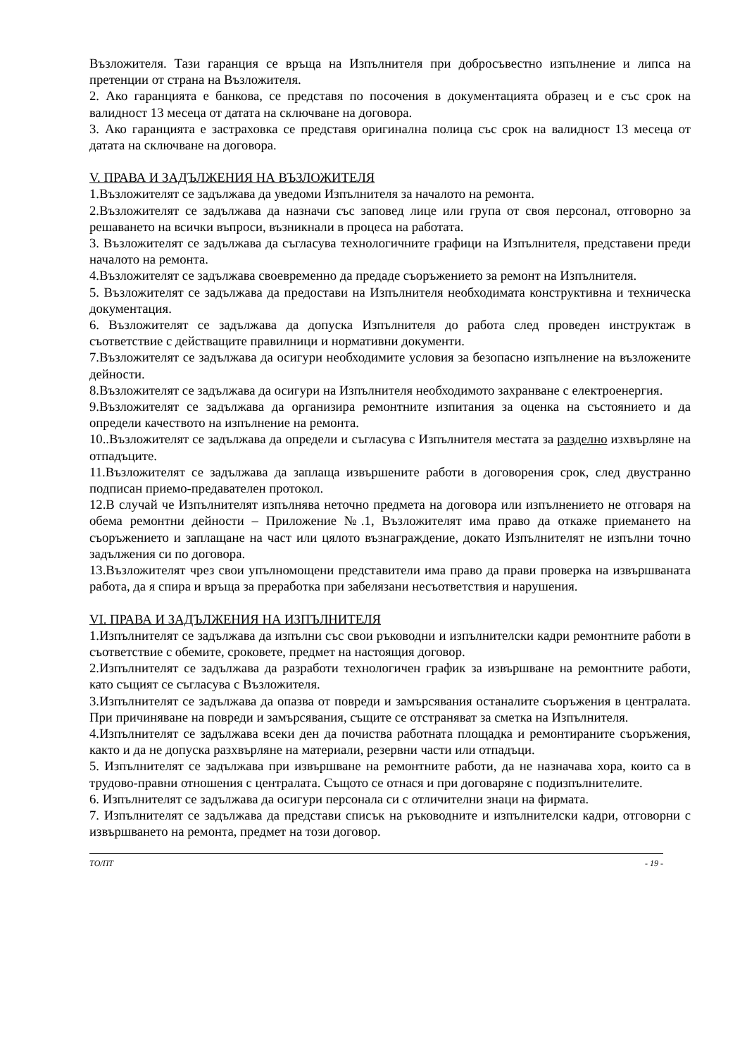Възложителя. Тази гаранция се връща на Изпълнителя при добросъвестно изпълнение и липса на претенции от страна на Възложителя.
2. Ако гаранцията е банкова, се представя по посочения в документацията образец и е със срок на валидност 13 месеца от датата на сключване на договора.
3. Ако гаранцията е застраховка се представя оригинална полица със срок на валидност 13 месеца от датата на сключване на договора.
V. ПРАВА И ЗАДЪЛЖЕНИЯ НА ВЪЗЛОЖИТЕЛЯ
1.Възложителят се задължава да уведоми Изпълнителя за началото на ремонта.
2.Възложителят се задължава да назначи със заповед лице или група от своя персонал, отговорно за решаването на всички въпроси, възникнали в процеса на работата.
3. Възложителят се задължава да съгласува технологичните графици на Изпълнителя, представени преди началото на ремонта.
4.Възложителят се задължава своевременно да предаде съоръжението за ремонт на Изпълнителя.
5. Възложителят се задължава да предостави на Изпълнителя необходимата конструктивна и техническа документация.
6. Възложителят се задължава да допуска Изпълнителя до работа след проведен инструктаж в съответствие с действащите правилници и нормативни документи.
7.Възложителят се задължава да осигури необходимите условия за безопасно изпълнение на възложените дейности.
8.Възложителят се задължава да осигури на Изпълнителя необходимото захранване с електроенергия.
9.Възложителят се задължава да организира ремонтните изпитания за оценка на състоянието и да определи качеството на изпълнение на ремонта.
10..Възложителят се задължава да определи и съгласува с Изпълнителя местата за разделно изхвърляне на отпадъците.
11.Възложителят се задължава да заплаща извършените работи в договорения срок, след двустранно подписан приемо-предавателен протокол.
12.В случай че Изпълнителят изпълнява неточно предмета на договора или изпълнението не отговаря на обема ремонтни дейности – Приложение №.1, Възложителят има право да откаже приемането на съоръжението и заплащане на част или цялото възнаграждение, докато Изпълнителят не изпълни точно задължения си по договора.
13.Възложителят чрез свои упълномощени представители има право да прави проверка на извършваната работа, да я спира и връща за преработка при забелязани несъответствия и нарушения.
VI. ПРАВА И ЗАДЪЛЖЕНИЯ НА ИЗПЪЛНИТЕЛЯ
1.Изпълнителят се задължава да изпълни със свои ръководни и изпълнителски кадри ремонтните работи в съответствие с обемите, сроковете, предмет на настоящия договор.
2.Изпълнителят се задължава да разработи технологичен график за извършване на ремонтните работи, като същият се съгласува с Възложителя.
3.Изпълнителят се задължава да опазва от повреди и замърсявания останалите съоръжения в централата. При причиняване на повреди и замърсявания, същите се отстраняват за сметка на Изпълнителя.
4.Изпълнителят се задължава всеки ден да почиства работната площадка и ремонтираните съоръжения, както и да не допуска разхвърляне на материали, резервни части или отпадъци.
5. Изпълнителят се задължава при извършване на ремонтните работи, да не назначава хора, които са в трудово-правни отношения с централата. Същото се отнася и при договаряне с подизпълнителите.
6. Изпълнителят се задължава да осигури персонала си с отличителни знаци на фирмата.
7. Изпълнителят се задължава да представи списък на ръководните и изпълнителски кадри, отговорни с извършването на ремонта, предмет на този договор.
ТО/ПТ - 19 -